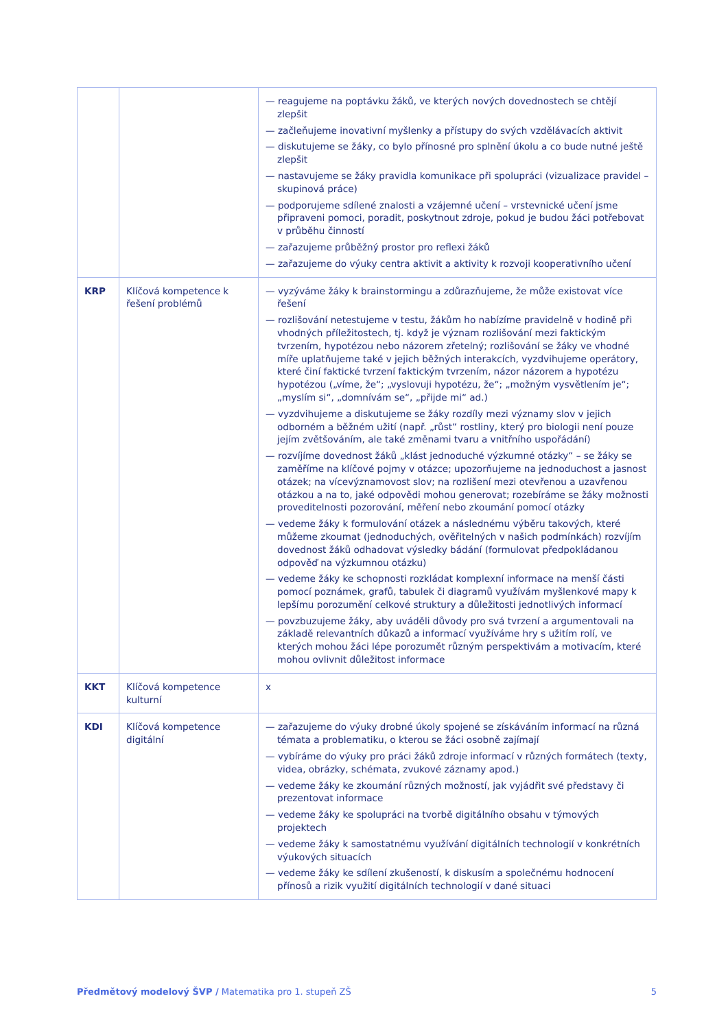| | | — reagujeme na poptávku žáků, ve kterých nových dovednostech se chtějí zlepšit — začleňujeme inovativní myšlenky a přístupy do svých vzdělávacích aktivit — diskutujeme se žáky, co bylo přínosné pro splnění úkolu a co bude nutné ještě zlepšit — nastavujeme se žáky pravidla komunikace při spolupráci (vizualizace pravidel – skupinová práce) — podporujeme sdílené znalosti a vzájemné učení – vrstevnické učení jsme připraveni pomoci, poradit, poskytnout zdroje, pokud je budou žáci potřebovat v průběhu činností — zařazujeme průběžný prostor pro reflexi žáků — zařazujeme do výuky centra aktivit a aktivity k rozvoji kooperativního učení |
| KRP | Klíčová kompetence k řešení problémů | — vyzýváme žáky k brainstormingu a zdůrazňujeme, že může existovat více řešení — rozlišování netestujeme v testu, žákům ho nabízíme pravidelně v hodině při vhodných příležitostech, tj. když je význam rozlišování mezi faktickým tvrzením, hypotézou nebo názorem zřetelný; rozlišování se žáky ve vhodné míře uplatňujeme také v jejich běžných interakcích, vyzdvihujeme operátory, které činí faktické tvrzení faktickým tvrzením, názor názorem a hypotézu hypotézou („víme, že“; „vyslovuji hypotézu, že“; „možným vysvětlením je“; „myslím si“, „domnívám se“, „přijde mi“ ad.) — vyzdvihujeme a diskutujeme se žáky rozdíly mezi významy slov v jejich odborném a běžném užití (např. „růst“ rostliny, který pro biologii není pouze jejím zvětšováním, ale také změnami tvaru a vnitřního uspořádání) — rozvíjíme dovednost žáků „klást jednoduché výzkumné otázky“ – se žáky se zaměříme na klíčové pojmy v otázce; upozorňujeme na jednoduchost a jasnost otázek; na vícevýznamovost slov; na rozlišení mezi otevřenou a uzavřenou otázkou a na to, jaké odpovědi mohou generovat; rozebíráme se žáky možnosti proveditelnosti pozorování, měření nebo zkoumání pomocí otázky — vedeme žáky k formulování otázek a následnému výběru takových, které můžeme zkoumat (jednoduchých, ověřitelných v našich podmínkách) rozvíjím dovednost žáků odhadovat výsledky bádání (formulovat předpokládanou odpověď na výzkumnou otázku) — vedeme žáky ke schopnosti rozkládat komplexní informace na menší části pomocí poznámek, grafů, tabulek či diagramů využívám myšlenkové mapy k lepšímu porozumění celkové struktury a důležitosti jednotlivých informací — povzbuzujeme žáky, aby uváděli důvody pro svá tvrzení a argumentovali na základě relevantních důkazů a informací využíváme hry s užitím rolí, ve kterých mohou žáci lépe porozumět různým perspektivám a motivacím, které mohou ovlivnit důležitost informace |
| KKT | Klíčová kompetence kulturní | x |
| KDI | Klíčová kompetence digitální | — zařazujeme do výuky drobné úkoly spojené se získáváním informací na různá témata a problematiku, o kterou se žáci osobně zajímají — vybíráme do výuky pro práci žáků zdroje informací v různých formátech (texty, videa, obrázky, schémata, zvukové záznamy apod.) — vedeme žáky ke zkoumání různých možností, jak vyjádřit své představy či prezentovat informace — vedeme žáky ke spolupráci na tvorbě digitálního obsahu v týmových projektech — vedeme žáky k samostatnému využívání digitálních technologií v konkrétních výukových situacích — vedeme žáky ke sdílení zkušeností, k diskusím a společnému hodnocení přínosů a rizik využití digitálních technologií v dané situaci |
Předmětový modelový ŠVP / Matematika pro 1. stupeň ZŠ 5